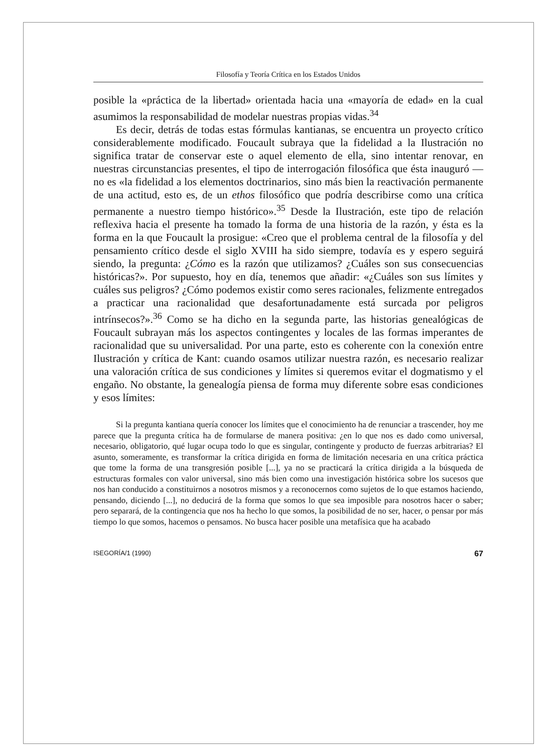Filosofía y Teoría Crítica en los Estados Unidos
posible la «práctica de la libertad» orientada hacia una «mayoría de edad» en la cual asumimos la responsabilidad de modelar nuestras propias vidas.<sup>34</sup>
Es decir, detrás de todas estas fórmulas kantianas, se encuentra un proyecto crítico considerablemente modificado. Foucault subraya que la fidelidad a la Ilustración no significa tratar de conservar este o aquel elemento de ella, sino intentar renovar, en nuestras circunstancias presentes, el tipo de interrogación filosófica que ésta inauguró —no es «la fidelidad a los elementos doctrinarios, sino más bien la reactivación permanente de una actitud, esto es, de un ethos filosófico que podría describirse como una crítica permanente a nuestro tiempo histórico».<sup>35</sup> Desde la Ilustración, este tipo de relación reflexiva hacia el presente ha tomado la forma de una historia de la razón, y ésta es la forma en la que Foucault la prosigue: «Creo que el problema central de la filosofía y del pensamiento crítico desde el siglo XVIII ha sido siempre, todavía es y espero seguirá siendo, la pregunta: ¿Cómo es la razón que utilizamos? ¿Cuáles son sus consecuencias históricas?». Por supuesto, hoy en día, tenemos que añadir: «¿Cuáles son sus límites y cuáles sus peligros? ¿Cómo podemos existir como seres racionales, felizmente entregados a practicar una racionalidad que desafortunadamente está surcada por peligros intrínsecos?».<sup>36</sup> Como se ha dicho en la segunda parte, las historias genealógicas de Foucault subrayan más los aspectos contingentes y locales de las formas imperantes de racionalidad que su universalidad. Por una parte, esto es coherente con la conexión entre Ilustración y crítica de Kant: cuando osamos utilizar nuestra razón, es necesario realizar una valoración crítica de sus condiciones y límites si queremos evitar el dogmatismo y el engaño. No obstante, la genealogía piensa de forma muy diferente sobre esas condiciones y esos límites:
Si la pregunta kantiana quería conocer los límites que el conocimiento ha de renunciar a trascender, hoy me parece que la pregunta crítica ha de formularse de manera positiva: ¿en lo que nos es dado como universal, necesario, obligatorio, qué lugar ocupa todo lo que es singular, contingente y producto de fuerzas arbitrarias? El asunto, someramente, es transformar la crítica dirigida en forma de limitación necesaria en una crítica práctica que tome la forma de una transgresión posible [...], ya no se practicará la crítica dirigida a la búsqueda de estructuras formales con valor universal, sino más bien como una investigación histórica sobre los sucesos que nos han conducido a constituirnos a nosotros mismos y a reconocernos como sujetos de lo que estamos haciendo, pensando, diciendo [...], no deducirá de la forma que somos lo que sea imposible para nosotros hacer o saber; pero separará, de la contingencia que nos ha hecho lo que somos, la posibilidad de no ser, hacer, o pensar por más tiempo lo que somos, hacemos o pensamos. No busca hacer posible una metafísica que ha acabado
ISEGORÍA/1 (1990) 67